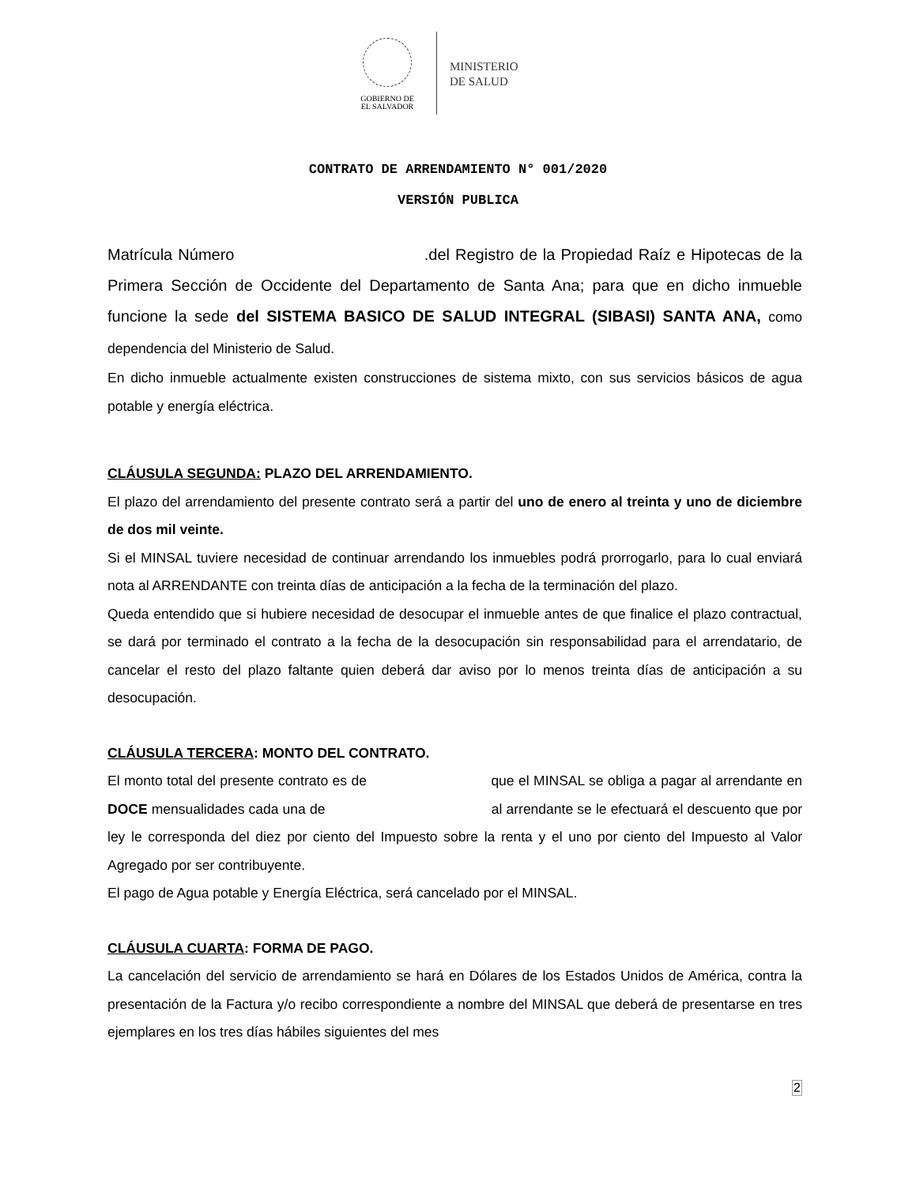GOBIERNO DE
EL SALVADOR
MINISTERIO
DE SALUD
CONTRATO DE ARRENDAMIENTO N° 001/2020
VERSIÓN PUBLICA
Matrícula Número .del Registro de la Propiedad Raíz e Hipotecas de la Primera Sección de Occidente del Departamento de Santa Ana; para que en dicho inmueble funcione la sede del SISTEMA BASICO DE SALUD INTEGRAL (SIBASI) SANTA ANA, como dependencia del Ministerio de Salud.
En dicho inmueble actualmente existen construcciones de sistema mixto, con sus servicios básicos de agua potable y energía eléctrica.
CLÁUSULA SEGUNDA: PLAZO DEL ARRENDAMIENTO.
El plazo del arrendamiento del presente contrato será a partir del uno de enero al treinta y uno de diciembre de dos mil veinte.
Si el MINSAL tuviere necesidad de continuar arrendando los inmuebles podrá prorrogarlo, para lo cual enviará nota al ARRENDANTE con treinta días de anticipación a la fecha de la terminación del plazo.
Queda entendido que si hubiere necesidad de desocupar el inmueble antes de que finalice el plazo contractual, se dará por terminado el contrato a la fecha de la desocupación sin responsabilidad para el arrendatario, de cancelar el resto del plazo faltante quien deberá dar aviso por lo menos treinta días de anticipación a su desocupación.
CLÁUSULA TERCERA: MONTO DEL CONTRATO.
El monto total del presente contrato es de que el MINSAL se obliga a pagar al arrendante en DOCE mensualidades cada una de al arrendante se le efectuará el descuento que por ley le corresponda del diez por ciento del Impuesto sobre la renta y el uno por ciento del Impuesto al Valor Agregado por ser contribuyente.
El pago de Agua potable y Energía Eléctrica, será cancelado por el MINSAL.
CLÁUSULA CUARTA: FORMA DE PAGO.
La cancelación del servicio de arrendamiento se hará en Dólares de los Estados Unidos de América, contra la presentación de la Factura y/o recibo correspondiente a nombre del MINSAL que deberá de presentarse en tres ejemplares en los tres días hábiles siguientes del mes
2